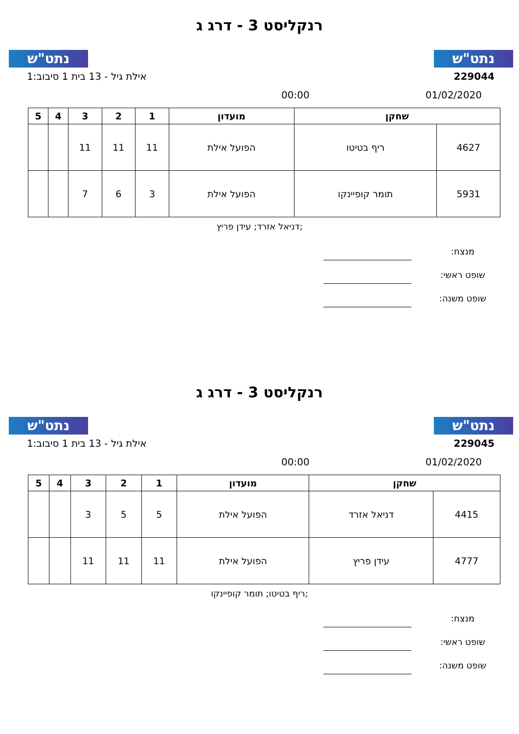נתט"ש נתט"ש
רנקליסט 3 - דרג ג
אילת גיל - 13 בית 1 סיבוב:1 229044
00:00 01/02/2020
| שחקן | | מועדון | 1 | 2 | 3 | 4 | 5 |
| --- | --- | --- | --- | --- | --- | --- | --- |
| 4627 | ריף בטיטו | הפועל אילת | 11 | 11 | 11 | | |
| 5931 | תומר קופיינקו | הפועל אילת | 3 | 6 | 7 | | |
דניאל אזרד; עידן פריץ;
מנצח:
שופט ראשי:
שופט משנה:
נתט"ש נתט"ש
רנקליסט 3 - דרג ג
אילת גיל - 13 בית 1 סיבוב:1 229045
00:00 01/02/2020
| שחקן | | מועדון | 1 | 2 | 3 | 4 | 5 |
| --- | --- | --- | --- | --- | --- | --- | --- |
| 4415 | דניאל אזרד | הפועל אילת | 5 | 5 | 3 | | |
| 4777 | עידן פריץ | הפועל אילת | 11 | 11 | 11 | | |
ריף בטיטו; תומר קופיינקו;
מנצח:
שופט ראשי:
שופט משנה: